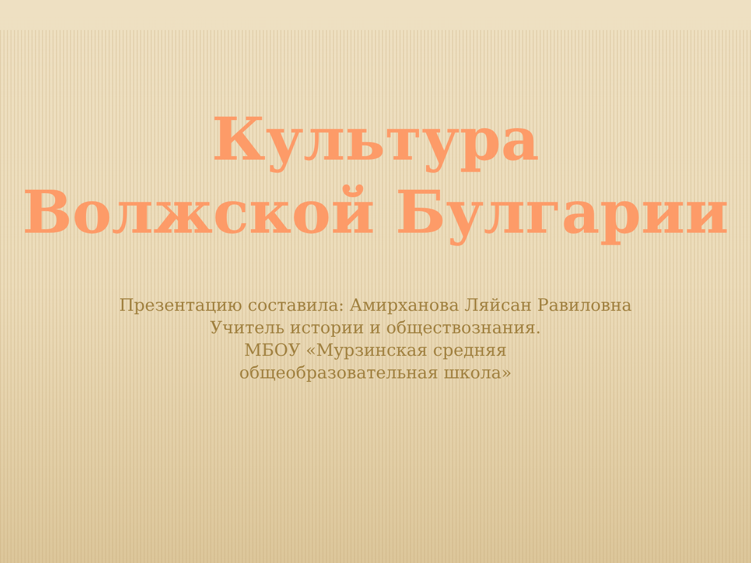Культура
Волжской Булгарии
Презентацию составила: Амирханова Ляйсан Равиловна
Учитель истории и обществознания.
МБОУ «Мурзинская средняя
общеобразовательная школа»